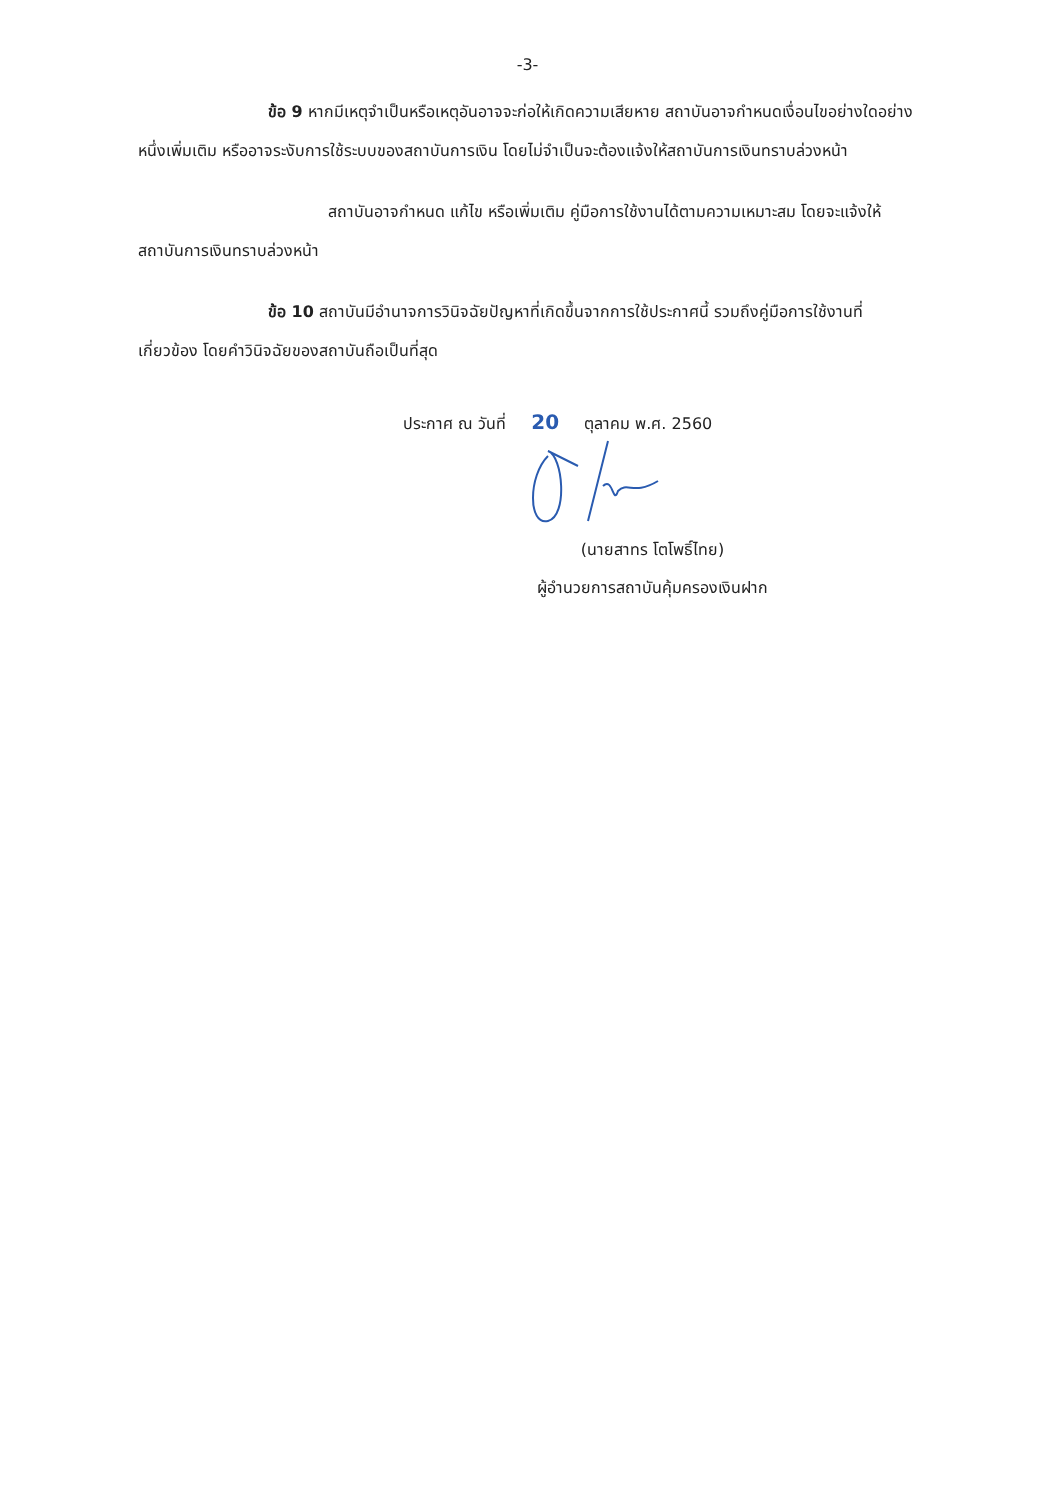-3-
ข้อ 9 หากมีเหตุจำเป็นหรือเหตุอันอาจจะก่อให้เกิดความเสียหาย สถาบันอาจกำหนดเงื่อนไขอย่างใดอย่างหนึ่งเพิ่มเติม หรืออาจระงับการใช้ระบบของสถาบันการเงิน โดยไม่จำเป็นจะต้องแจ้งให้สถาบันการเงินทราบล่วงหน้า
สถาบันอาจกำหนด แก้ไข หรือเพิ่มเติม คู่มือการใช้งานได้ตามความเหมาะสม โดยจะแจ้งให้สถาบันการเงินทราบล่วงหน้า
ข้อ 10 สถาบันมีอำนาจการวินิจฉัยปัญหาที่เกิดขึ้นจากการใช้ประกาศนี้ รวมถึงคู่มือการใช้งานที่เกี่ยวข้อง โดยคำวินิจฉัยของสถาบันถือเป็นที่สุด
ประกาศ ณ วันที่ 20 ตุลาคม พ.ศ. 2560
(นายสาทร โตโพธิ์ไทย)
ผู้อำนวยการสถาบันคุ้มครองเงินฝาก